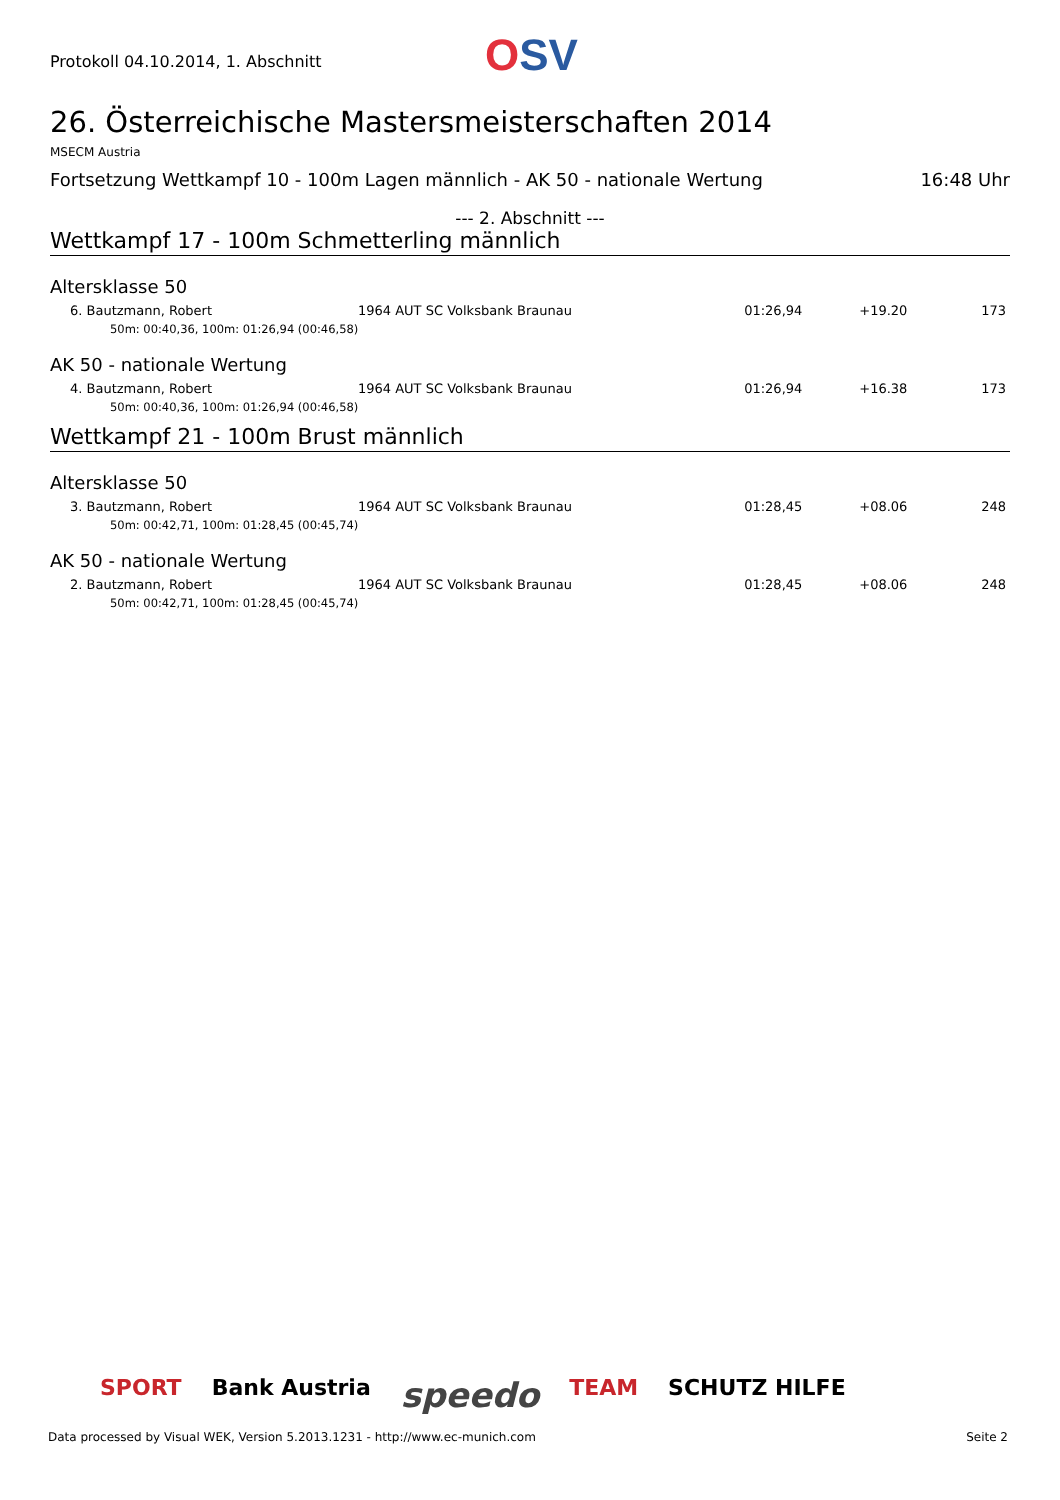Protokoll 04.10.2014, 1. Abschnitt
OSV
26. Österreichische Mastersmeisterschaften 2014
MSECM Austria
Fortsetzung Wettkampf 10 - 100m Lagen männlich - AK 50 - nationale Wertung 16:48 Uhr
--- 2. Abschnitt ---
Wettkampf 17 - 100m Schmetterling männlich
Altersklasse 50
| 6. Bautzmann, Robert | 1964 AUT SC Volksbank Braunau | 01:26,94 | +19.20 | 173 |
| 50m: 00:40,36, 100m: 01:26,94 (00:46,58) | | | | |
AK 50 - nationale Wertung
| 4. Bautzmann, Robert | 1964 AUT SC Volksbank Braunau | 01:26,94 | +16.38 | 173 |
| 50m: 00:40,36, 100m: 01:26,94 (00:46,58) | | | | |
Wettkampf 21 - 100m Brust männlich
Altersklasse 50
| 3. Bautzmann, Robert | 1964 AUT SC Volksbank Braunau | 01:28,45 | +08.06 | 248 |
| 50m: 00:42,71, 100m: 01:28,45 (00:45,74) | | | | |
AK 50 - nationale Wertung
| 2. Bautzmann, Robert | 1964 AUT SC Volksbank Braunau | 01:28,45 | +08.06 | 248 |
| 50m: 00:42,71, 100m: 01:28,45 (00:45,74) | | | | |
SPORT Bank Austria speedo TEAM SCHUTZ HILFE
Data processed by Visual WEK, Version 5.2013.1231 - http://www.ec-munich.com Seite 2